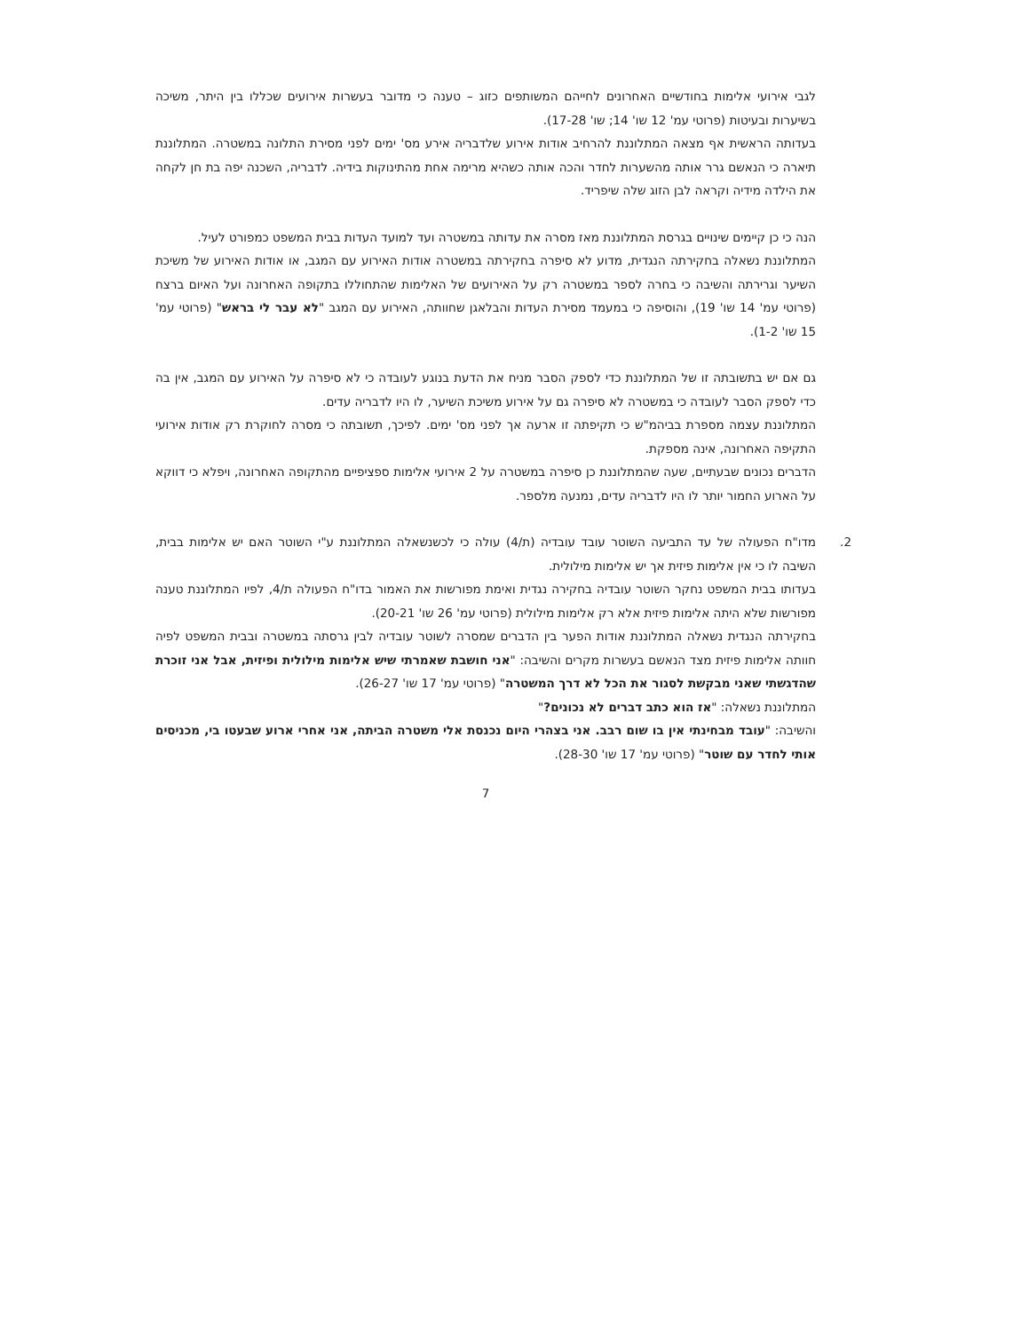לגבי אירועי אלימות בחודשיים האחרונים לחייהם המשותפים כזוג – טענה כי מדובר בעשרות אירועים שכללו בין היתר, משיכה בשיערות ובעיטות (פרוטי עמ' 12 שו' 14; שו' 17-28).
בעדותה הראשית אף מצאה המתלוננת להרחיב אודות אירוע שלדבריה אירע מס' ימים לפני מסירת התלונה במשטרה. המתלוננת תיארה כי הנאשם גרר אותה מהשערות לחדר והכה אותה כשהיא מרימה אחת מהתינוקות בידיה. לדבריה, השכנה יפה בת חן לקחה את הילדה מידיה וקראה לבן הזוג שלה שיפריד.
הנה כי כן קיימים שינויים בגרסת המתלוננת מאז מסרה את עדותה במשטרה ועד למועד העדות בבית המשפט כמפורט לעיל.
המתלוננת נשאלה בחקירתה הנגדית, מדוע לא סיפרה בחקירתה במשטרה אודות האירוע עם המגב, או אודות האירוע של משיכת השיער וגרירתה והשיבה כי בחרה לספר במשטרה רק על האירועים של האלימות שהתחוללו בתקופה האחרונה ועל האיום ברצח (פרוטי עמ' 14 שו' 19), והוסיפה כי במעמד מסירת העדות והבלאגן שחוותה, האירוע עם המגב "לא עבר לי בראש" (פרוטי עמ' 15 שו' 1-2).
גם אם יש בתשובתה זו של המתלוננת כדי לספק הסבר מניח את הדעת בנוגע לעובדה כי לא סיפרה על האירוע עם המגב, אין בה כדי לספק הסבר לעובדה כי במשטרה לא סיפרה גם על אירוע משיכת השיער, לו היו לדבריה עדים.
המתלוננת עצמה מספרת בביהמ"ש כי תקיפתה זו ארעה אך לפני מס' ימים. לפיכך, תשובתה כי מסרה לחוקרת רק אודות אירועי התקיפה האחרונה, אינה מספקת.
הדברים נכונים שבעתיים, שעה שהמתלוננת כן סיפרה במשטרה על 2 אירועי אלימות ספציפיים מהתקופה האחרונה, ויפלא כי דווקא על הארוע החמור יותר לו היו לדבריה עדים, נמנעה מלספר.
2.
מדו"ח הפעולה של עד התביעה השוטר עובד עובדיה (ת/4) עולה כי לכשנשאלה המתלוננת ע"י השוטר האם יש אלימות בבית, השיבה לו כי אין אלימות פיזית אך יש אלימות מילולית.
בעדותו בבית המשפט נחקר השוטר עובדיה בחקירה נגדית ואימת מפורשות את האמור בדו"ח הפעולה ת/4, לפיו המתלוננת טענה מפורשות שלא היתה אלימות פיזית אלא רק אלימות מילולית (פרוטי עמ' 26 שו' 20-21).
בחקירתה הנגדית נשאלה המתלוננת אודות הפער בין הדברים שמסרה לשוטר עובדיה לבין גרסתה במשטרה ובבית המשפט לפיה חוותה אלימות פיזית מצד הנאשם בעשרות מקרים והשיבה: "אני חושבת שאמרתי שיש אלימות מילולית ופיזית, אבל אני זוכרת שהדגשתי שאני מבקשת לסגור את הכל לא דרך המשטרה" (פרוטי עמ' 17 שו' 26-27).
המתלוננת נשאלה: "אז הוא כתב דברים לא נכונים?"
והשיבה: "עובד מבחינתי אין בו שום רבב. אני בצהרי היום נכנסת אלי משטרה הביתה, אני אחרי ארוע שבעטו בי, מכניסים אותי לחדר עם שוטר" (פרוטי עמ' 17 שו' 28-30).
7